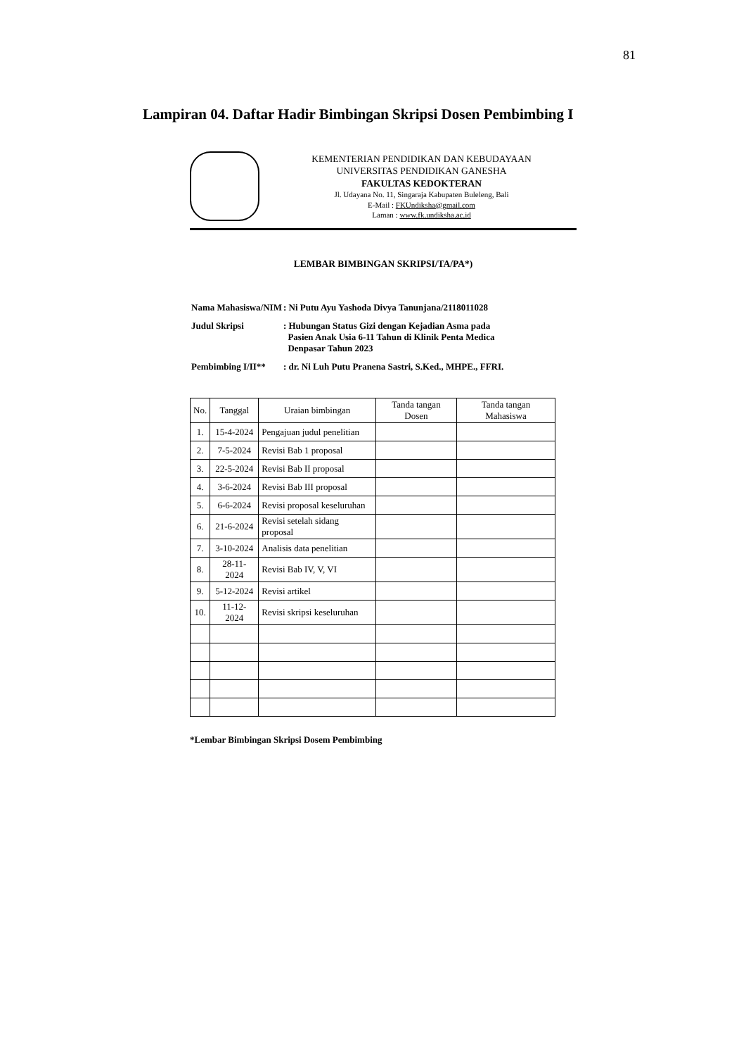81
Lampiran 04. Daftar Hadir Bimbingan Skripsi Dosen Pembimbing I
KEMENTERIAN PENDIDIKAN DAN KEBUDAYAAN
UNIVERSITAS PENDIDIKAN GANESHA
FAKULTAS KEDOKTERAN
Jl. Udayana No. 11, Singaraja Kabupaten Buleleng, Bali
E-Mail : FKUndiksha@gmail.com
Laman : www.fk.undiksha.ac.id
LEMBAR BIMBINGAN SKRIPSI/TA/PA*)
| Nama Mahasiswa/NIM | : Ni Putu Ayu Yashoda Divya Tanunjana/2118011028 |
| Judul Skripsi | : Hubungan Status Gizi dengan Kejadian Asma pada Pasien Anak Usia 6-11 Tahun di Klinik Penta Medica Denpasar Tahun 2023 |
| Pembimbing I/II** | : dr. Ni Luh Putu Pranena Sastri, S.Ked., MHPE., FFRI. |
| No. | Tanggal | Uraian bimbingan | Tanda tangan Dosen | Tanda tangan Mahasiswa |
| --- | --- | --- | --- | --- |
| 1. | 15-4-2024 | Pengajuan judul penelitian | | |
| 2. | 7-5-2024 | Revisi Bab 1 proposal | | |
| 3. | 22-5-2024 | Revisi Bab II proposal | | |
| 4. | 3-6-2024 | Revisi Bab III proposal | | |
| 5. | 6-6-2024 | Revisi proposal keseluruhan | | |
| 6. | 21-6-2024 | Revisi setelah sidang proposal | | |
| 7. | 3-10-2024 | Analisis data penelitian | | |
| 8. | 28-11-2024 | Revisi Bab IV, V, VI | | |
| 9. | 5-12-2024 | Revisi artikel | | |
| 10. | 11-12-2024 | Revisi skripsi keseluruhan | | |
*Lembar Bimbingan Skripsi Dosem Pembimbing